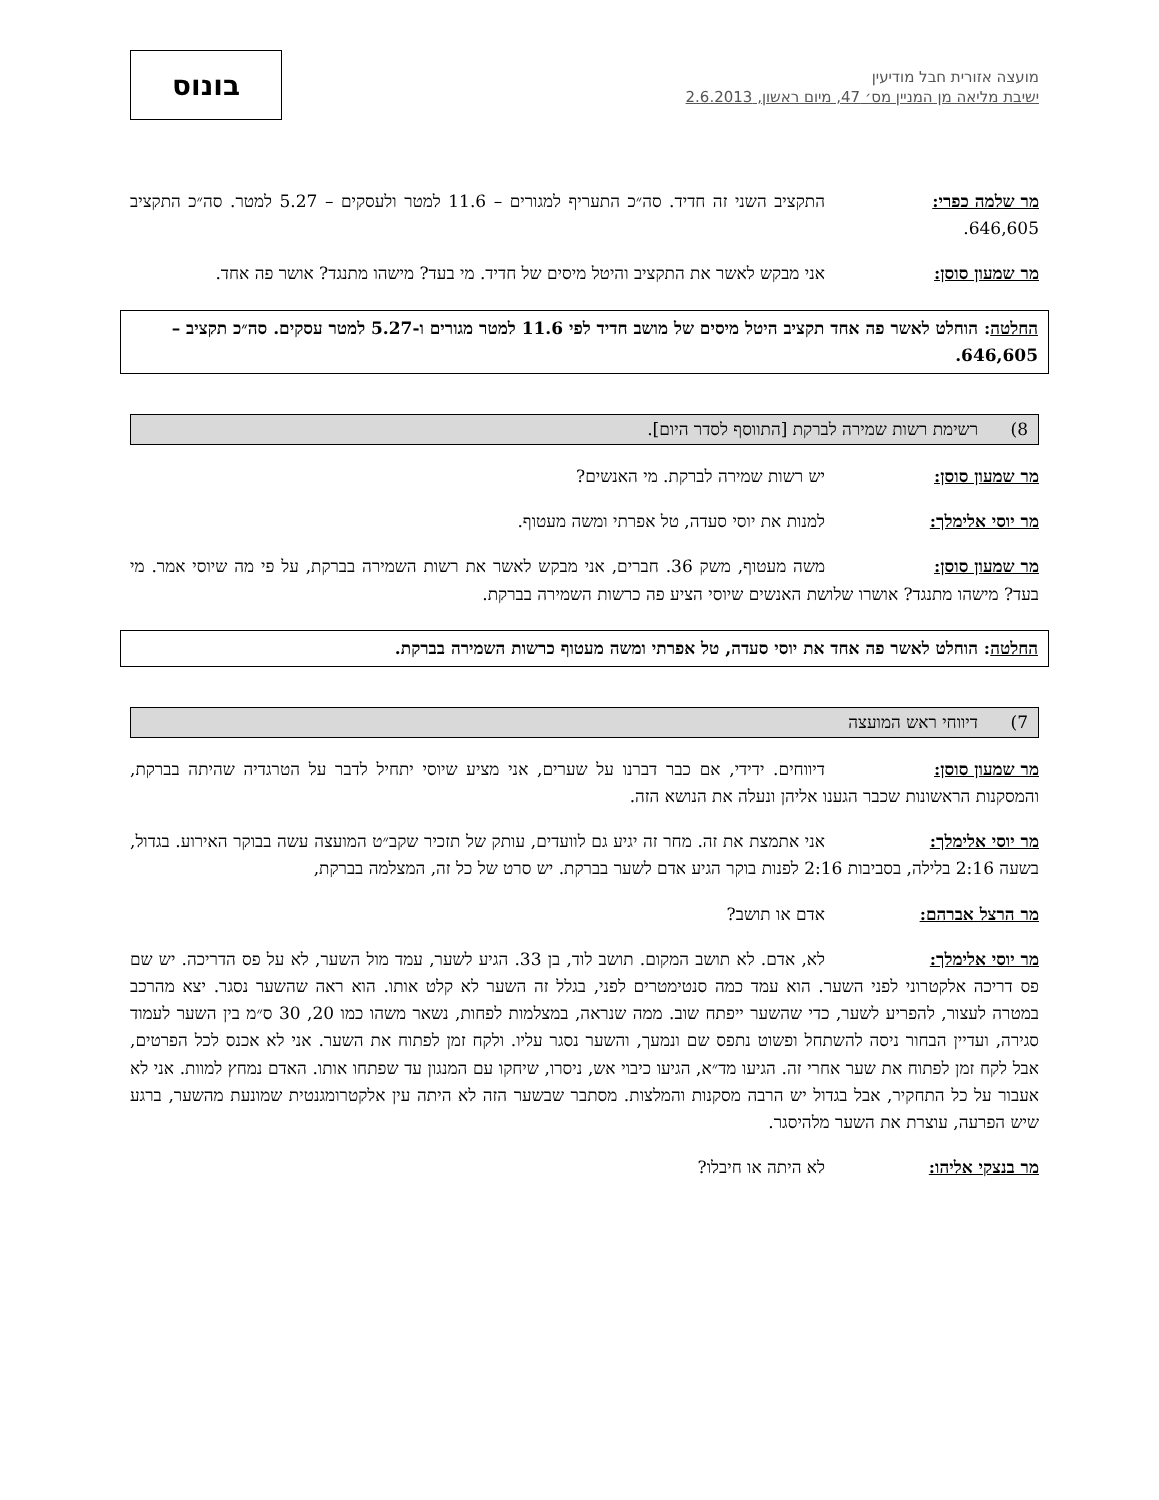מועצה אזורית חבל מודיעין
ישיבת מליאה מן המניין מס׳ 47, מיום ראשון, 2.6.2013
בונוס
מר שלמה כפרי: התקציב השני זה חדיד. סה״כ התעריף למגורים – 11.6 למטר ולעסקים – 5.27 למטר. סה״כ התקציב 646,605.
מר שמעון סוסן: אני מבקש לאשר את התקציב והיטל מיסים של חדיד. מי בעד? מישהו מתנגד? אושר פה אחד.
החלטה: הוחלט לאשר פה אחד תקציב היטל מיסים של מושב חדיד לפי 11.6 למטר מגורים ו-5.27 למטר עסקים. סה״כ תקציב – 646,605.
8) רשימת רשות שמירה לברקת [התווסף לסדר היום].
מר שמעון סוסן: יש רשות שמירה לברקת. מי האנשים?
מר יוסי אלימלך: למנות את יוסי סעדה, טל אפרתי ומשה מעטוף.
מר שמעון סוסן: משה מעטוף, משק 36. חברים, אני מבקש לאשר את רשות השמירה בברקת, על פי מה שיוסי אמר. מי בעד? מישהו מתנגד? אושרו שלושת האנשים שיוסי הציע פה כרשות השמירה בברקת.
החלטה: הוחלט לאשר פה אחד את יוסי סעדה, טל אפרתי ומשה מעטוף כרשות השמירה בברקת.
7) דיווחי ראש המועצה
מר שמעון סוסן: דיווחים. ידידי, אם כבר דברנו על שערים, אני מציע שיוסי יתחיל לדבר על הטרגדיה שהיתה בברקת, והמסקנות הראשונות שכבר הגענו אליהן ונעלה את הנושא הזה.
מר יוסי אלימלך: אני אתמצת את זה. מחר זה יגיע גם לוועדים, עותק של תזכיר שקב״ט המועצה עשה בבוקר האירוע. בגדול, בשעה 2:16 בלילה, בסביבות 2:16 לפנות בוקר הגיע אדם לשער בברקת. יש סרט של כל זה, המצלמה בברקת,
מר הרצל אברהם: אדם או תושב?
מר יוסי אלימלך: לא, אדם. לא תושב המקום. תושב לוד, בן 33. הגיע לשער, עמד מול השער, לא על פס הדריכה. יש שם פס דריכה אלקטרוני לפני השער. הוא עמד כמה סנטימטרים לפני, בגלל זה השער לא קלט אותו. הוא ראה שהשער נסגר. יצא מהרכב במטרה לעצור, להפריע לשער, כדי שהשער ייפתח שוב. ממה שנראה, במצלמות לפחות, נשאר משהו כמו 20, 30 ס״מ בין השער לעמוד סגירה, ועדיין הבחור ניסה להשתחל ופשוט נתפס שם ונמעך, והשער נסגר עליו. ולקח זמן לפתוח את השער. אני לא אכנס לכל הפרטים, אבל לקח זמן לפתוח את שער אחרי זה. הגיעו מד״א, הגיעו כיבוי אש, ניסרו, שיחקו עם המנגון עד שפתחו אותו. האדם נמחץ למוות. אני לא אעבור על כל התחקיר, אבל בגדול יש הרבה מסקנות והמלצות. מסתבר שבשער הזה לא היתה עין אלקטרומגנטית שמונעת מהשער, ברגע שיש הפרעה, עוצרת את השער מלהיסגר.
מר בנצקי אליהו: לא היתה או חיבלו?